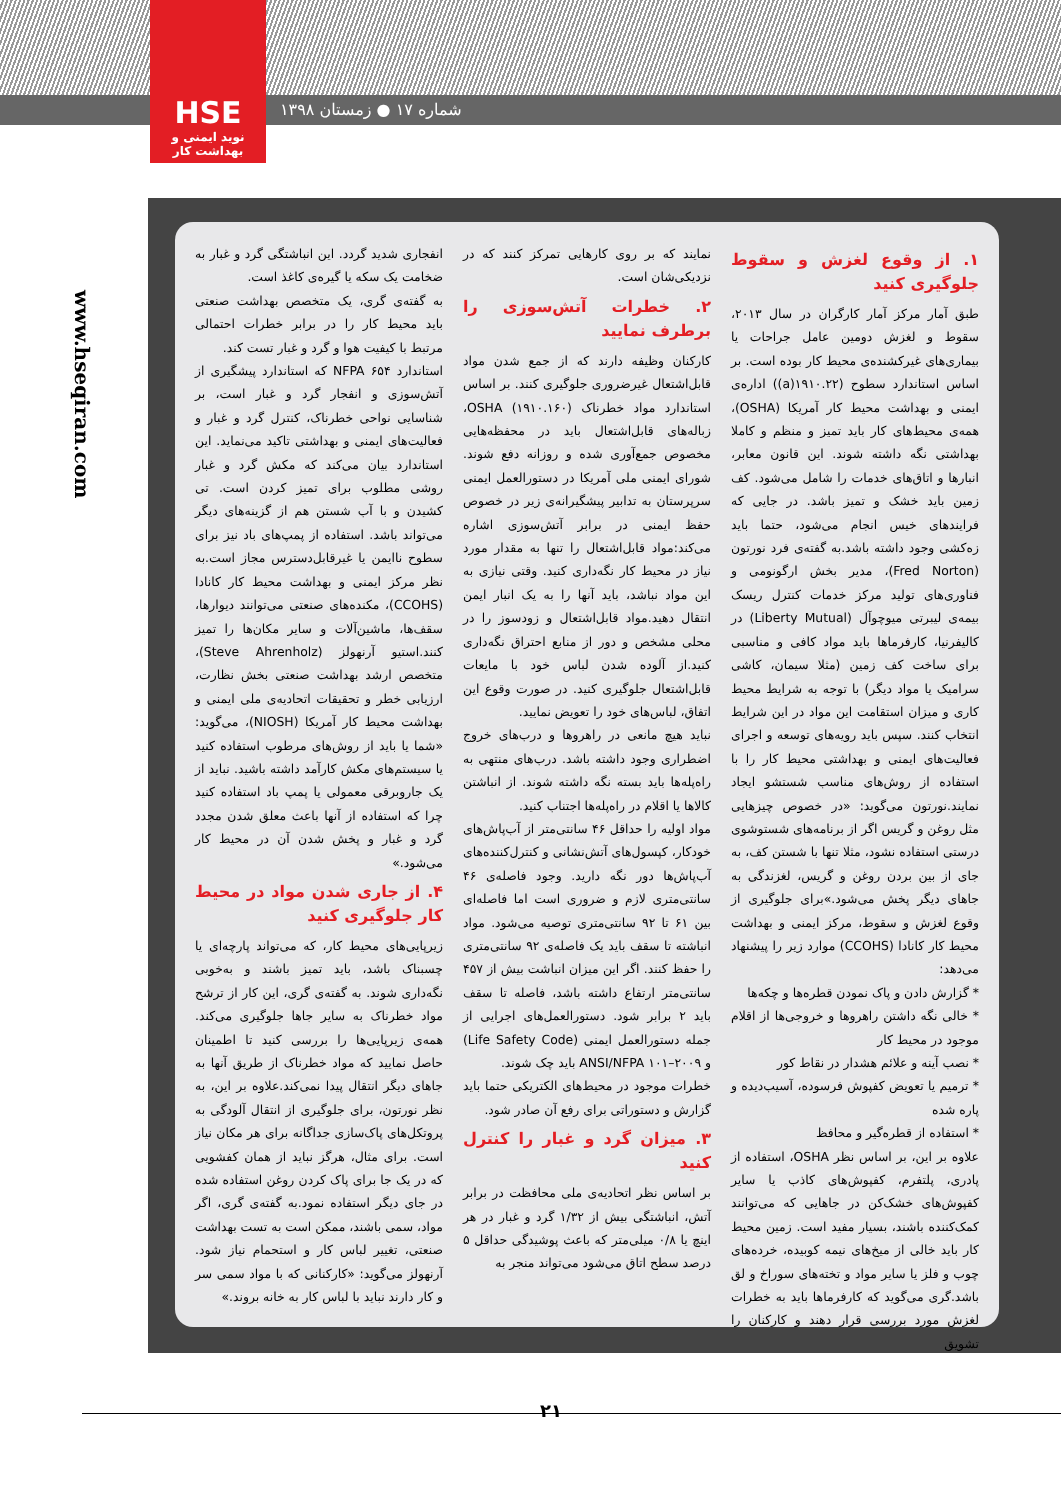HSE
نوید ایمنی و بهداشت کار
شماره ۱۷ ● زمستان ۱۳۹۸
www.hseqiran.com
۱. از وقوع لغزش و سقوط جلوگیری کنید
طبق آمار مرکز آمار کارگران در سال ۲۰۱۳، سقوط و لغزش دومین عامل جراحات یا بیماری‌های غیرکشنده‌ی محیط کار بوده است. بر اساس استاندارد سطوح (۱۹۱۰.۲۲(a)) اداره‌ی ایمنی و بهداشت محیط کار آمریکا (OSHA)، همه‌ی محیط‌های کار باید تمیز و منظم و کاملا بهداشتی نگه داشته شوند. این قانون معابر، انبارها و اتاق‌های خدمات را شامل می‌شود. کف زمین باید خشک و تمیز باشد. در جایی که فرایندهای خیس انجام می‌شود، حتما باید زه‌کشی وجود داشته باشد.به گفته‌ی فرد نورتون (Fred Norton)، مدیر بخش ارگونومی و فناوری‌های تولید مرکز خدمات کنترل ریسک بیمه‌ی لیبرتی میوچوآل (Liberty Mutual) در کالیفرنیا، کارفرماها باید مواد کافی و مناسبی برای ساخت کف زمین (مثلا سیمان، کاشی سرامیک یا مواد دیگر) با توجه به شرایط محیط کاری و میزان استقامت این مواد در این شرایط انتخاب کنند. سپس باید رویه‌های توسعه و اجرای فعالیت‌های ایمنی و بهداشتی محیط کار را با استفاده از روش‌های مناسب شستشو ایجاد نمایند.نورتون می‌گوید: «در خصوص چیزهایی مثل روغن و گریس اگر از برنامه‌های شستوشوی درستی استفاده نشود، مثلا تنها با شستن کف، به جای از بین بردن روغن و گریس، لغزندگی به جاهای دیگر پخش می‌شود.»برای جلوگیری از وقوع لغزش و سقوط، مرکز ایمنی و بهداشت محیط کار کانادا (CCOHS) موارد زیر را پیشنهاد می‌دهد:
* گزارش دادن و پاک نمودن قطره‌ها و چکه‌ها
* خالی نگه داشتن راهروها و خروجی‌ها از اقلام موجود در محیط کار
* نصب آینه و علائم هشدار در نقاط کور
* ترمیم یا تعویض کفپوش فرسوده، آسیب‌دیده و پاره شده
* استفاده از قطره‌گیر و محافظ
علاوه بر این، بر اساس نظر OSHA، استفاده از پادری، پلتفرم، کفپوش‌های کاذب یا سایر کفپوش‌های خشک‌کن در جاهایی که می‌توانند کمک‌کننده باشند، بسیار مفید است. زمین محیط کار باید خالی از میخ‌های نیمه کوبیده، خرده‌های چوب و فلز یا سایر مواد و تخته‌های سوراخ و لق باشد.گری می‌گوید که کارفرماها باید به خطرات لغزش مورد بررسی قرار دهند و کارکنان را تشویق
نمایند که بر روی کارهایی تمرکز کنند که در نزدیکی‌شان است.
۲. خطرات آتش‌سوزی را برطرف نمایید
کارکنان وظیفه دارند که از جمع شدن مواد قابل‌اشتعال غیرضروری جلوگیری کنند. بر اساس استاندارد مواد خطرناک (۱۹۱۰.۱۶۰) OSHA، زباله‌های قابل‌اشتعال باید در محفظه‌هایی مخصوص جمع‌آوری شده و روزانه دفع شوند. شورای ایمنی ملی آمریکا در دستورالعمل ایمنی سرپرستان به تدابیر پیشگیرانه‌ی زیر در خصوص حفظ ایمنی در برابر آتش‌سوزی اشاره می‌کند:مواد قابل‌اشتعال را تنها به مقدار مورد نیاز در محیط کار نگه‌داری کنید. وقتی نیازی به این مواد نباشد، باید آنها را به یک انبار ایمن انتقال دهید.مواد قابل‌اشتعال و زودسوز را در محلی مشخص و دور از منابع احتراق نگه‌داری کنید.از آلوده شدن لباس خود با مایعات قابل‌اشتعال جلوگیری کنید. در صورت وقوع این اتفاق، لباس‌های خود را تعویض نمایید.
نباید هیچ مانعی در راهروها و درب‌های خروج اضطراری وجود داشته باشد. درب‌های منتهی به راه‌پله‌ها باید بسته نگه داشته شوند. از انباشتن کالاها یا اقلام در راه‌پله‌ها اجتناب کنید.
مواد اولیه را حداقل ۴۶ سانتی‌متر از آب‌پاش‌های خودکار، کپسول‌های آتش‌نشانی و کنترل‌کننده‌های آب‌پاش‌ها دور نگه دارید. وجود فاصله‌ی ۴۶ سانتی‌متری لازم و ضروری است اما فاصله‌ای بین ۶۱ تا ۹۲ سانتی‌متری توصیه می‌شود. مواد انباشته تا سقف باید یک فاصله‌ی ۹۲ سانتی‌متری را حفظ کنند. اگر این میزان انباشت بیش از ۴۵۷ سانتی‌متر ارتفاع داشته باشد، فاصله تا سقف باید ۲ برابر شود. دستورالعمل‌های اجرایی از جمله دستورالعمل ایمنی (Life Safety Code) و ANSI/NFPA ۱۰۱–۲۰۰۹ باید چک شوند.
خطرات موجود در محیط‌های الکتریکی حتما باید گزارش و دستوراتی برای رفع آن صادر شود.
۳. میزان گرد و غبار را کنترل کنید
بر اساس نظر اتحادیه‌ی ملی محافظت در برابر آتش، انباشتگی بیش از ۱/۳۲ گرد و غبار در هر اینچ یا ۰/۸ میلی‌متر که باعث پوشیدگی حداقل ۵ درصد سطح اتاق می‌شود می‌تواند منجر به
انفجاری شدید گردد. این انباشتگی گرد و غبار به ضخامت یک سکه یا گیره‌ی کاغذ است.
به گفته‌ی گری، یک متخصص بهداشت صنعتی باید محیط کار را در برابر خطرات احتمالی مرتبط با کیفیت هوا و گرد و غبار تست کند.
استاندارد NFPA ۶۵۴ که استاندارد پیشگیری از آتش‌سوزی و انفجار گرد و غبار است، بر شناسایی نواحی خطرناک، کنترل گرد و غبار و فعالیت‌های ایمنی و بهداشتی تاکید می‌نماید. این استاندارد بیان می‌کند که مکش گرد و غبار روشی مطلوب برای تمیز کردن است. تی کشیدن و با آب شستن هم از گزینه‌های دیگر می‌تواند باشد. استفاده از پمپ‌های باد نیز برای سطوح ناایمن یا غیرقابل‌دسترس مجاز است.به نظر مرکز ایمنی و بهداشت محیط کار کانادا (CCOHS)، مکنده‌های صنعتی می‌توانند دیوارها، سقف‌ها، ماشین‌آلات و سایر مکان‌ها را تمیز کنند.استیو آرنهولز (Steve Ahrenholz)، متخصص ارشد بهداشت صنعتی بخش نظارت، ارزیابی خطر و تحقیقات اتحادیه‌ی ملی ایمنی و بهداشت محیط کار آمریکا (NIOSH)، می‌گوید: «شما یا باید از روش‌های مرطوب استفاده کنید یا سیستم‌های مکش کارآمد داشته باشید. نباید از یک جاروبرقی معمولی یا پمپ باد استفاده کنید چرا که استفاده از آنها باعث معلق شدن مجدد گرد و غبار و پخش شدن آن در محیط کار می‌شود.»
۴. از جاری شدن مواد در محیط کار جلوگیری کنید
زیرپایی‌های محیط کار، که می‌تواند پارچه‌ای یا چسبناک باشد، باید تمیز باشند و به‌خوبی نگه‌داری شوند. به گفته‌ی گری، این کار از ترشح مواد خطرناک به سایر جاها جلوگیری می‌کند. همه‌ی زیرپایی‌ها را بررسی کنید تا اطمینان حاصل نمایید که مواد خطرناک از طریق آنها به جاهای دیگر انتقال پیدا نمی‌کند.علاوه بر این، به نظر نورتون، برای جلوگیری از انتقال آلودگی به پروتکل‌های پاک‌سازی جداگانه برای هر مکان نیاز است. برای مثال، هرگز نباید از همان کفشویی که در یک جا برای پاک کردن روغن استفاده شده در جای دیگر استفاده نمود.به گفته‌ی گری، اگر مواد، سمی باشند، ممکن است به تست بهداشت صنعتی، تغییر لباس کار و استحمام نیاز شود. آرنهولز می‌گوید: «کارکنانی که با مواد سمی سر و کار دارند نباید با لباس کار به خانه بروند.»
۲۱